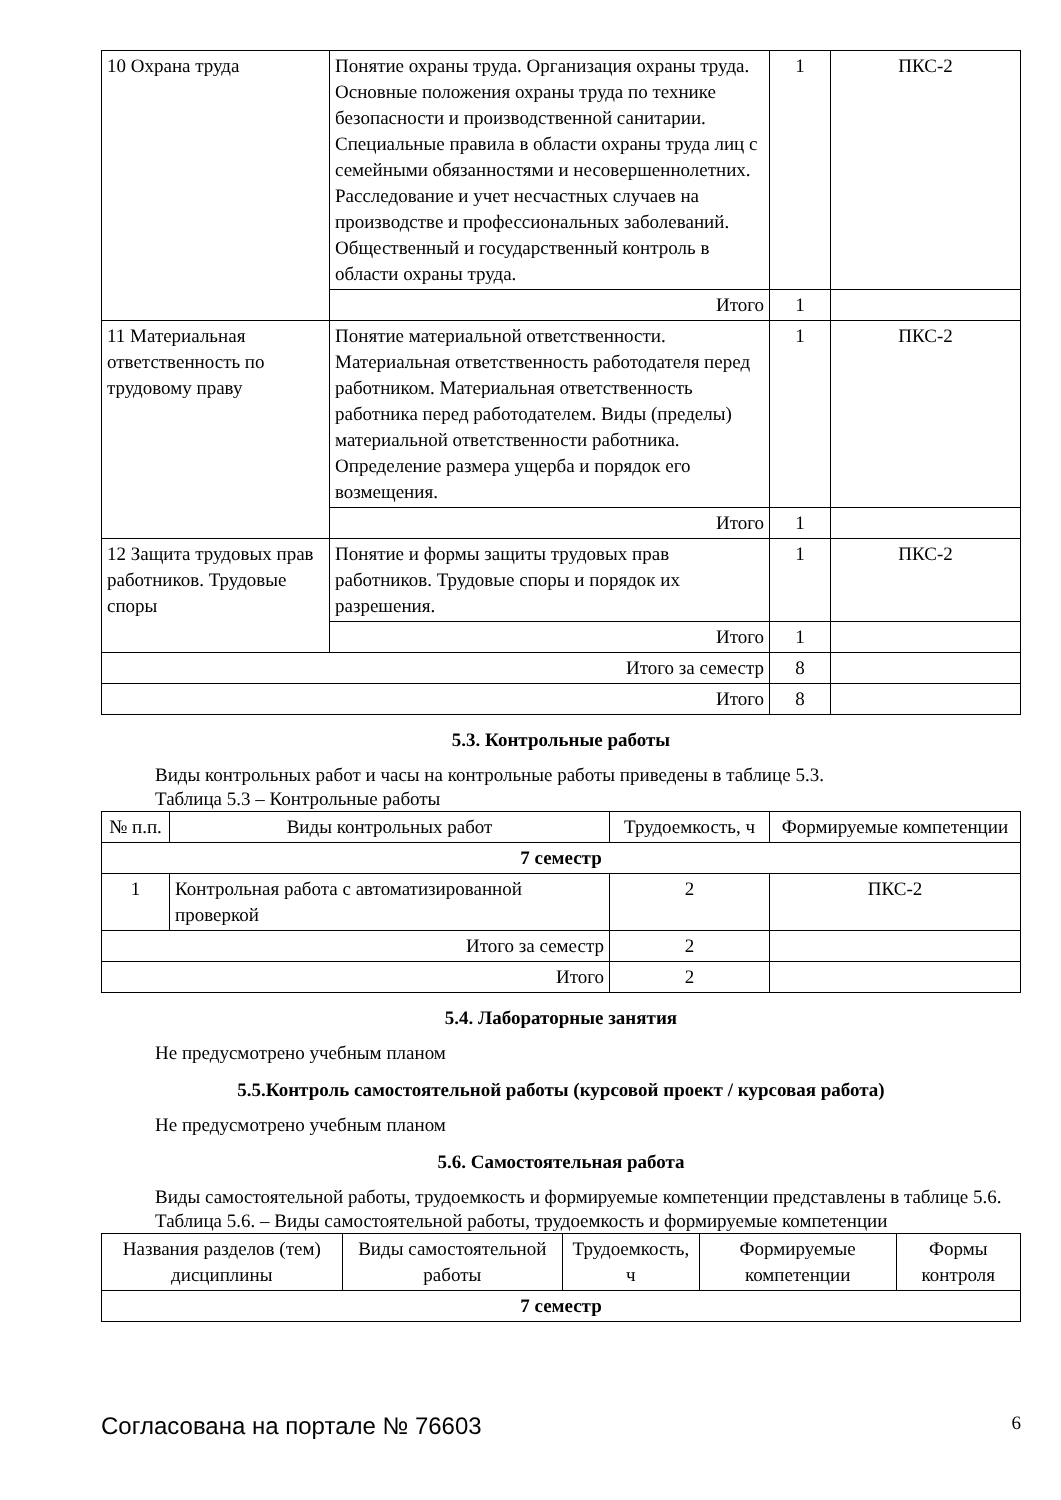| 10 Охрана труда | Понятие охраны труда. Организация охраны труда. Основные положения охраны труда по технике безопасности и производственной санитарии. Специальные правила в области охраны труда лиц с семейными обязанностями и несовершеннолетних. Расследование и учет несчастных случаев на производстве и профессиональных заболеваний. Общественный и государственный контроль в области охраны труда. | 1 | ПКС-2 |
| | Итого | 1 | |
| 11 Материальная ответственность по трудовому праву | Понятие материальной ответственности. Материальная ответственность работодателя перед работником. Материальная ответственность работника перед работодателем. Виды (пределы) материальной ответственности работника. Определение размера ущерба и порядок его возмещения. | 1 | ПКС-2 |
| | Итого | 1 | |
| 12 Защита трудовых прав работников. Трудовые споры | Понятие и формы защиты трудовых прав работников. Трудовые споры и порядок их разрешения. | 1 | ПКС-2 |
| | Итого | 1 | |
| Итого за семестр | | 8 | |
| Итого | | 8 | |
5.3. Контрольные работы
Виды контрольных работ и часы на контрольные работы приведены в таблице 5.3.
Таблица 5.3 – Контрольные работы
| № п.п. | Виды контрольных работ | Трудоемкость, ч | Формируемые компетенции |
| --- | --- | --- | --- |
| 7 семестр | | | |
| 1 | Контрольная работа с автоматизированной проверкой | 2 | ПКС-2 |
| Итого за семестр | | 2 | |
| Итого | | 2 | |
5.4. Лабораторные занятия
Не предусмотрено учебным планом
5.5.Контроль самостоятельной работы (курсовой проект / курсовая работа)
Не предусмотрено учебным планом
5.6. Самостоятельная работа
Виды самостоятельной работы, трудоемкость и формируемые компетенции представлены в таблице 5.6.
Таблица 5.6. – Виды самостоятельной работы, трудоемкость и формируемые компетенции
| Названия разделов (тем) дисциплины | Виды самостоятельной работы | Трудоемкость, ч | Формируемые компетенции | Формы контроля |
| --- | --- | --- | --- | --- |
| 7 семестр | | | | |
Согласована на портале № 76603 6